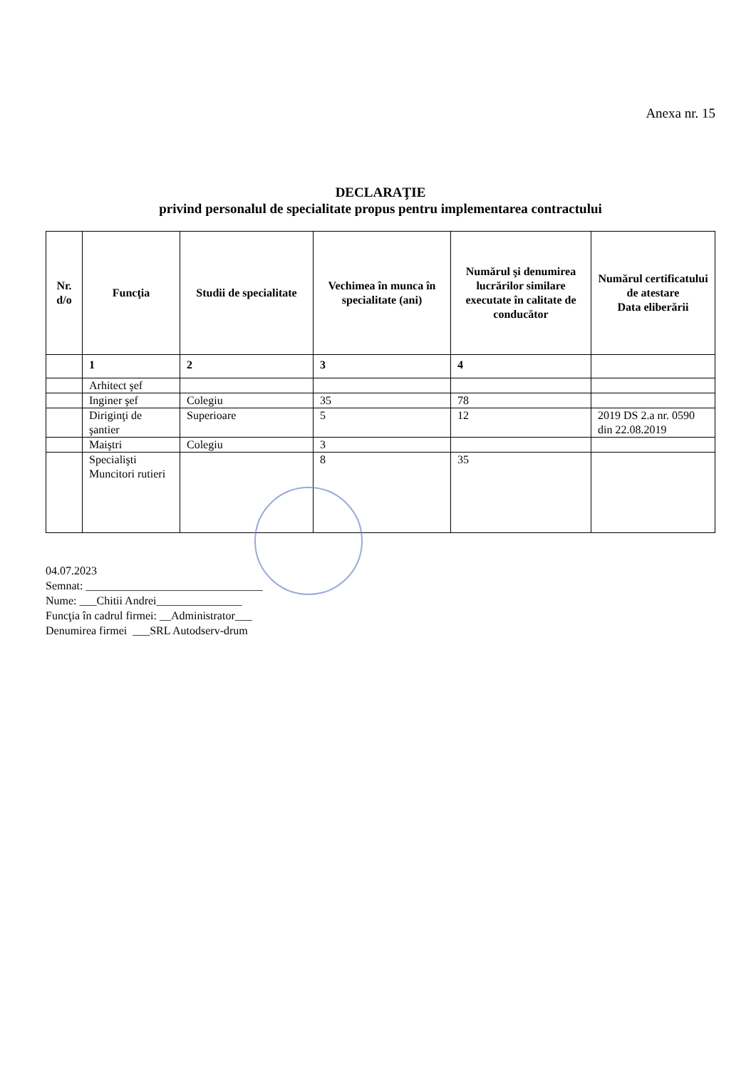Anexa nr. 15
DECLARAŢIE
privind personalul de specialitate propus pentru implementarea contractului
| Nr. d/o | Funcţia | Studii de specialitate | Vechimea în munca în specialitate (ani) | Numărul şi denumirea lucrărilor similare executate în calitate de conducător | Numărul certificatului de atestare Data eliberării |
| --- | --- | --- | --- | --- | --- |
| | 1 | 2 | 3 | 4 | |
| | Arhitect şef | | | | |
| | Inginer şef | Colegiu | 35 | 78 | |
| | Diriginţi de şantier | Superioare | 5 | 12 | 2019 DS 2.a nr. 0590 din 22.08.2019 |
| | Maiştri | Colegiu | 3 | | |
| | Specialişti Muncitori rutieri | | 8 | 35 | |
04.07.2023
Semnat: _______________________________
Nume: ___Chitii Andrei_______________
Funcţia în cadrul firmei: __Administrator___
Denumirea firmei ___SRL Autodserv-drum